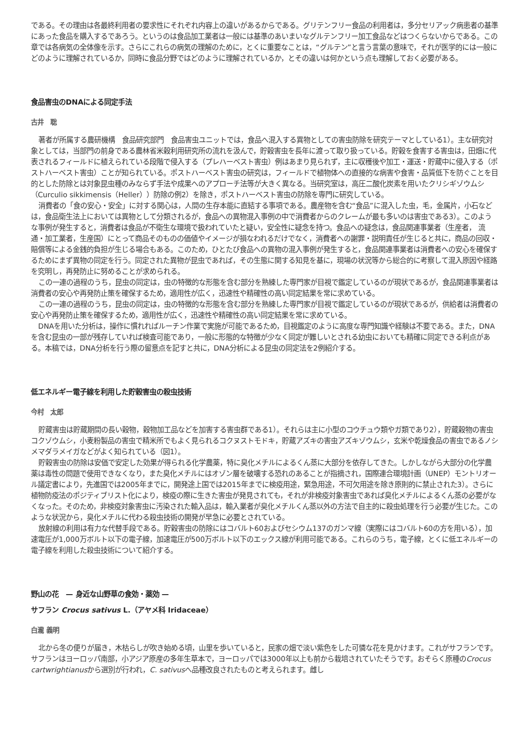である。その理由は各最終利用者の要求性にそれぞれ内容上の違いがあるからである。グリテンフリー食品の利用者は，多分セリアック病患者の基準にあった食品を購入するであろう。というのは食品加工業者は一般には基準のあいまいなグルテンフリー加工食品などはつくらないからである。この章では各病気の全体像を示す。さらにこれらの病気の理解のために，とくに重要なことは，“グルテン”と言う言葉の意味で，それが医学的には一般にどのように理解されているか，同時に食品分野ではどのように理解されているか，とその違いは何かという点も理解しておく必要がある。
食品害虫のDNAによる同定手法
古井　聡
著者が所属する農研機構　食品研究部門　食品害虫ユニットでは，食品へ混入する異物としての害虫防除を研究テーマとしている1）。主な研究対象としては，当部門の前身である農林省米穀利用研究所の流れを汲んで，貯穀害虫を長年に渡って取り扱っている。貯穀を食害する害虫は，田畑に代表されるフィールドに植えられている段階で侵入する（プレハーベスト害虫）例はあまり見られず，主に収穫後や加工・運送・貯蔵中に侵入する（ポストハーベスト害虫）ことが知られている。ポストハーベスト害虫の研究は，フィールドで植物体への直接的な病害や食害・品質低下を防ぐことを目的とした防除とは対象昆虫種のみならず手法や成果へのアプローチ法等が大きく異なる。当研究室は，高圧二酸化炭素を用いたクリシギゾウムシ（Curculio sikkimensis（Heller））防除の例2）を除き，ポストハーベスト害虫の防除を専門に研究している。
消費者の「食の安心・安全」に対する関心は，人間の生存本能に直結する事項である。農産物を含む“食品”に混入した虫，毛，金属片，小石などは，食品衛生法上においては異物として分類されるが，食品への異物混入事例の中で消費者からのクレームが最も多いのは害虫である3）。このような事例が発生すると，消費者は食品が不衛生な環境で扱われていたと疑い，安全性に疑念を持つ。食品への疑念は，食品関連事業者（生産者， 流通・加工業者，生産国）にとって商品そのものの価値やイメージが損なわれるだけでなく，消費者への謝罪・説明責任が生じると共に，商品の回収・賠償等による金銭的負担が生じる場合もある。このため，ひとたび食品への異物の混入事例が発生すると，食品関連事業者は消費者への安心を確保するためにまず異物の同定を行う。同定された異物が昆虫であれば，その生態に関する知見を基に，現場の状況等から総合的に考察して混入原因や経路を究明し，再発防止に努めることが求められる。
この一連の過程のうち，昆虫の同定は，虫の特徴的な形態を含む部分を熟練した専門家が目視で鑑定しているのが現状であるが，食品関連事業者は消費者の安心や再発防止策を確保するため，適用性が広く，迅速性や精確性の高い同定結果を常に求めている。
この一連の過程のうち，昆虫の同定は，虫の特徴的な形態を含む部分を熟練した専門家が目視で鑑定しているのが現状であるが，供給者は消費者の安心や再発防止策を確保するため，適用性が広く，迅速性や精確性の高い同定結果を常に求めている。
DNAを用いた分析は，操作に慣れればルーチン作業で実施が可能であるため，目視鑑定のように高度な専門知識や経験は不要である。また，DNAを含む昆虫の一部が残存していれば検査可能であり，一般に形態的な特徴が少なく同定が難しいとされる幼虫においても精確に同定できる利点がある。本稿では，DNA分析を行う際の留意点を記すと共に，DNA分析による昆虫の同定法を2例紹介する。
低エネルギー電子線を利用した貯穀害虫の殺虫技術
今村　太郎
貯蔵害虫は貯蔵期間の長い穀物，穀物加工品などを加害する害虫群である1）。それらは主に小型のコウチュウ類やガ類であり2），貯蔵穀物の害虫コクゾウムシ，小麦粉製品の害虫で精米所でもよく見られるコクヌストモドキ，貯蔵アズキの害虫アズキゾウムシ，玄米や乾燥食品の害虫であるノシメマダラメイガなどがよく知られている（図1）。
貯穀害虫の防除は安価で安定した効果が得られる化学農薬，特に臭化メチルによるくん蒸に大部分を依存してきた。しかしながら大部分の化学農薬は毒性の問題で使用できなくなり，また臭化メチルにはオゾン層を破壊する恐れのあることが指摘され，国際連合環境計画（UNEP）モントリオール議定書により，先進国では2005年までに，開発途上国では2015年までに検疫用途，緊急用途，不可欠用途を除き原則的に禁止された3）。さらに植物防疫法のポジティブリスト化により，検疫の際に生きた害虫が発見されても，それが非検疫対象害虫であれば臭化メチルによるくん蒸の必要がなくなった。そのため，非検疫対象害虫に汚染された輸入品は，輸入業者が臭化メチルくん蒸以外の方法で自主的に殺虫処理を行う必要が生じた。このような状況から，臭化メチルに代わる殺虫技術の開発が早急に必要とされている。
放射線の利用は有力な代替手段である。貯穀害虫の防除にはコバルト60およびセシウム137のガンマ線（実際にはコバルト60の方を用いる），加速電圧が1,000万ボルト以下の電子線，加速電圧が500万ボルト以下のエックス線が利用可能である。これらのうち，電子線，とくに低エネルギーの電子線を利用した殺虫技術について紹介する。
野山の花　— 身近な山野草の食効・薬効 —
サフラン Crocus sativus L.（アヤメ科 Iridaceae）
白瀧 義明
北から冬の便りが届き，木枯らしが吹き始める頃，山里を歩いていると，民家の畑で淡い紫色をした可憐な花を見かけます。これがサフランです。サフランはヨーロッパ南部，小アジア原産の多年生草本で，ヨーロッパでは3000年以上も前から栽培されていたそうです。おそらく原種のCrocus cartwrightianusから選別が行われ，C. sativusへ品種改良されたものと考えられます。雌し